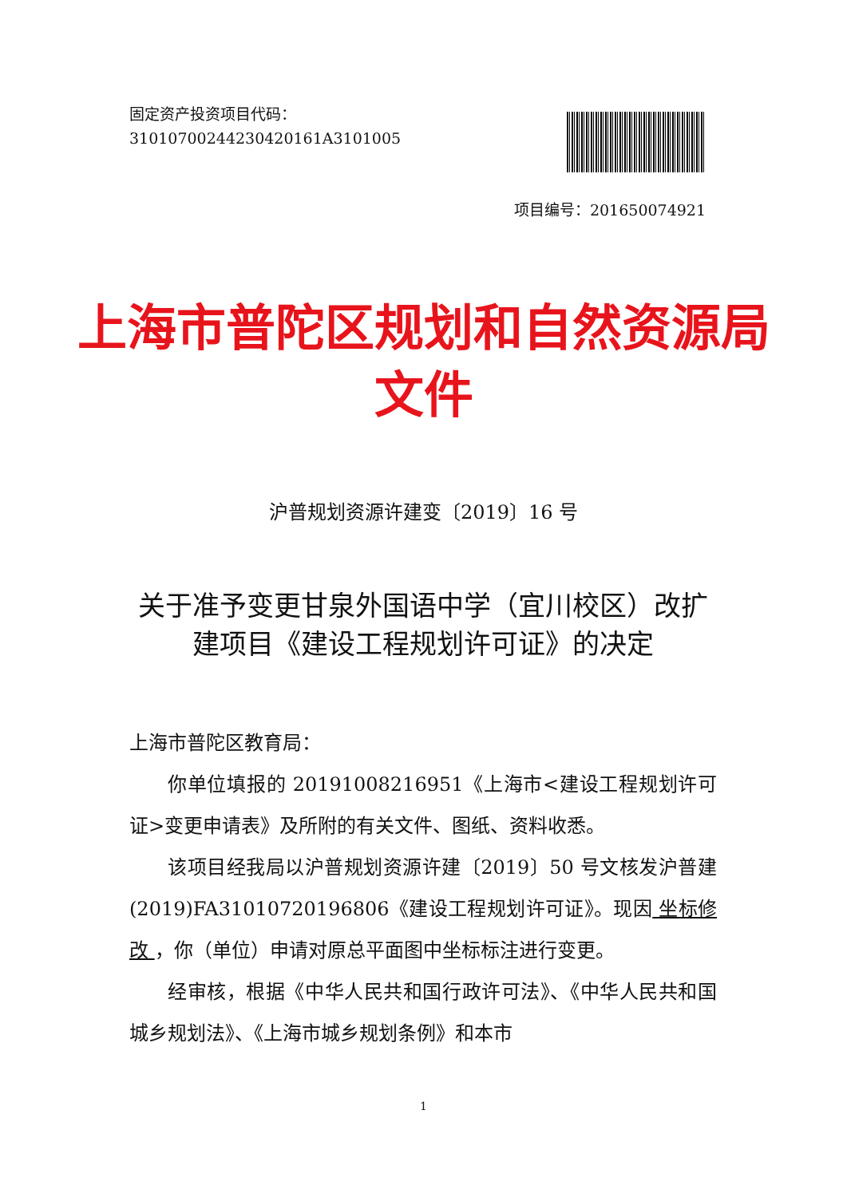固定资产投资项目代码：
31010700244230420161A3101005
项目编号：201650074921
上海市普陀区规划和自然资源局
文件
沪普规划资源许建变〔2019〕16 号
关于准予变更甘泉外国语中学（宜川校区）改扩建项目《建设工程规划许可证》的决定
上海市普陀区教育局：
你单位填报的 20191008216951《上海市<建设工程规划许可证>变更申请表》及所附的有关文件、图纸、资料收悉。
该项目经我局以沪普规划资源许建〔2019〕50 号文核发沪普建(2019)FA31010720196806《建设工程规划许可证》。现因 坐标修改 ，你（单位）申请对原总平面图中坐标标注进行变更。
经审核，根据《中华人民共和国行政许可法》、《中华人民共和国城乡规划法》、《上海市城乡规划条例》和本市
1